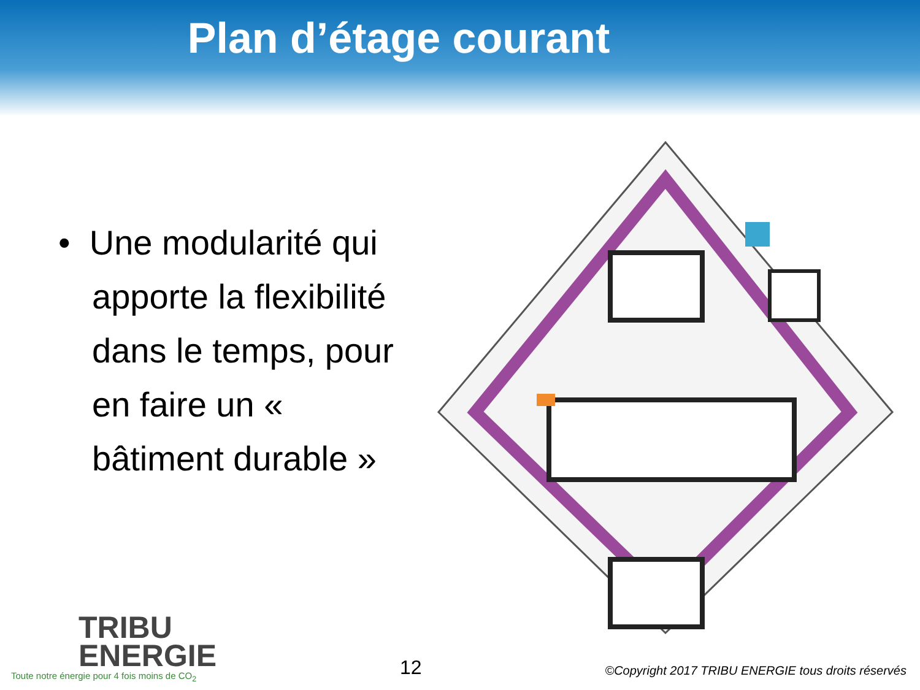Plan d’étage courant
• Une modularité qui apporte la flexibilité dans le temps, pour en faire un « bâtiment durable »
TRIBU
ENERGIE
Toute notre énergie pour 4 fois moins de CO<sub>2</sub>
12
©Copyright 2017 TRIBU ENERGIE tous droits réservés